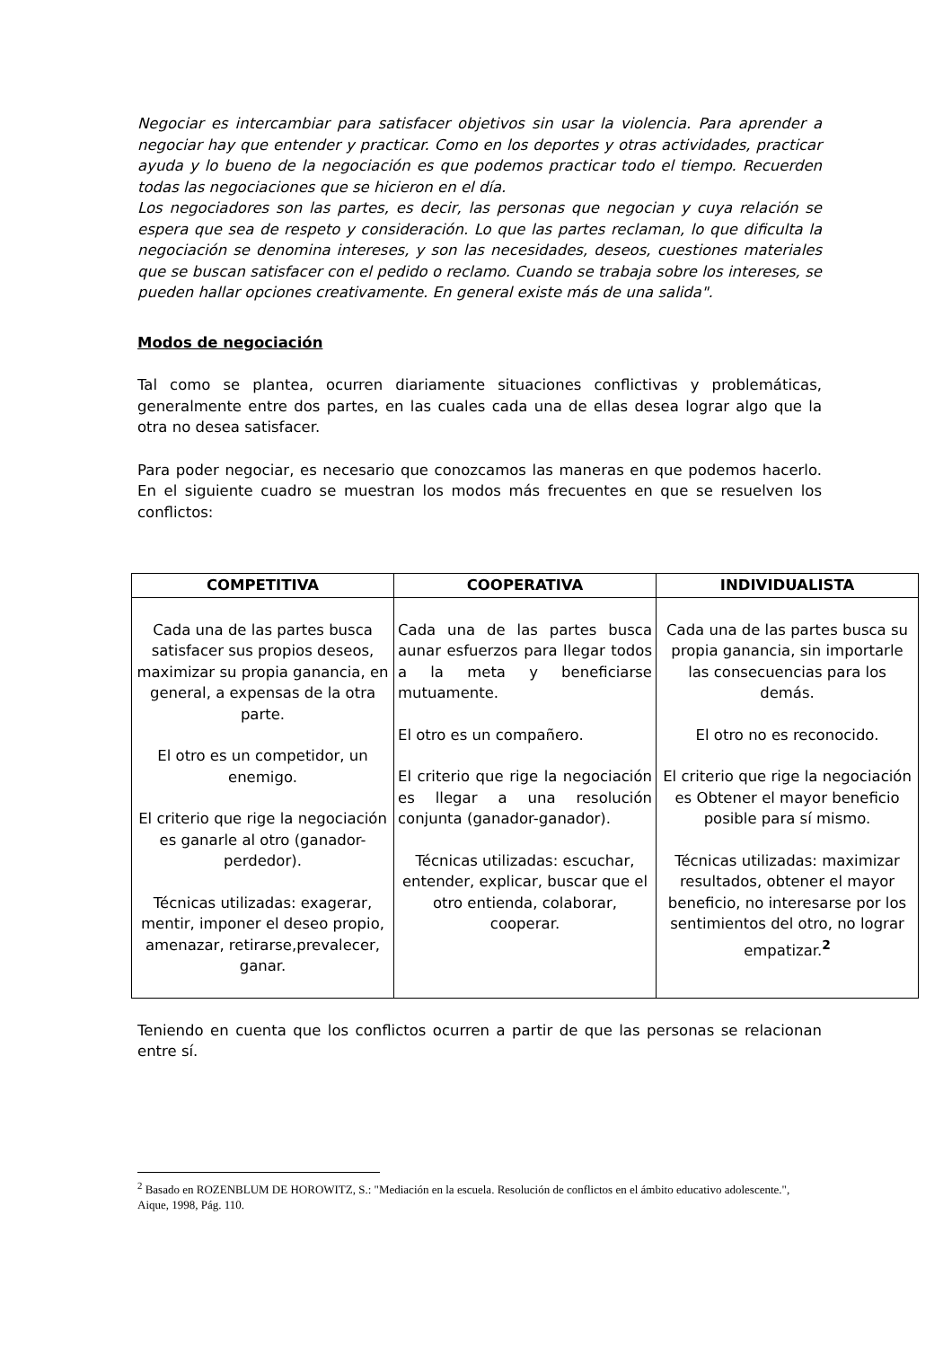Negociar es intercambiar para satisfacer objetivos sin usar la violencia. Para aprender a negociar hay que entender y practicar. Como en los deportes y otras actividades, practicar ayuda y lo bueno de la negociación es que podemos practicar todo el tiempo. Recuerden todas las negociaciones que se hicieron en el día.
Los negociadores son las partes, es decir, las personas que negocian y cuya relación se espera que sea de respeto y consideración. Lo que las partes reclaman, lo que dificulta la negociación se denomina intereses, y son las necesidades, deseos, cuestiones materiales que se buscan satisfacer con el pedido o reclamo. Cuando se trabaja sobre los intereses, se pueden hallar opciones creativamente. En general existe más de una salida".
Modos de negociación
Tal como se plantea, ocurren diariamente situaciones conflictivas y problemáticas, generalmente entre dos partes, en las cuales cada una de ellas desea lograr algo que la otra no desea satisfacer.
Para poder negociar, es necesario que conozcamos las maneras en que podemos hacerlo. En el siguiente cuadro se muestran los modos más frecuentes en que se resuelven los conflictos:
| COMPETITIVA | COOPERATIVA | INDIVIDUALISTA |
| --- | --- | --- |
| Cada una de las partes busca satisfacer sus propios deseos, maximizar su propia ganancia, en general, a expensas de la otra parte. El otro es un competidor, un enemigo. El criterio que rige la negociación es ganarle al otro (ganador-perdedor). Técnicas utilizadas: exagerar, mentir, imponer el deseo propio, amenazar, retirarse,prevalecer, ganar. | Cada una de las partes busca aunar esfuerzos para llegar todos a la meta y beneficiarse mutuamente. El otro es un compañero. El criterio que rige la negociación es llegar a una resolución conjunta (ganador-ganador). Técnicas utilizadas: escuchar, entender, explicar, buscar que el otro entienda, colaborar, cooperar. | Cada una de las partes busca su propia ganancia, sin importarle las consecuencias para los demás. El otro no es reconocido. El criterio que rige la negociación es Obtener el mayor beneficio posible para sí mismo. Técnicas utilizadas: maximizar resultados, obtener el mayor beneficio, no interesarse por los sentimientos del otro, no lograr empatizar.<sup>2</sup> |
Teniendo en cuenta que los conflictos ocurren a partir de que las personas se relacionan entre sí.
<sup>2</sup> Basado en ROZENBLUM DE HOROWITZ, S.: "Mediación en la escuela. Resolución de conflictos en el ámbito educativo adolescente.", Aique, 1998, Pág. 110.